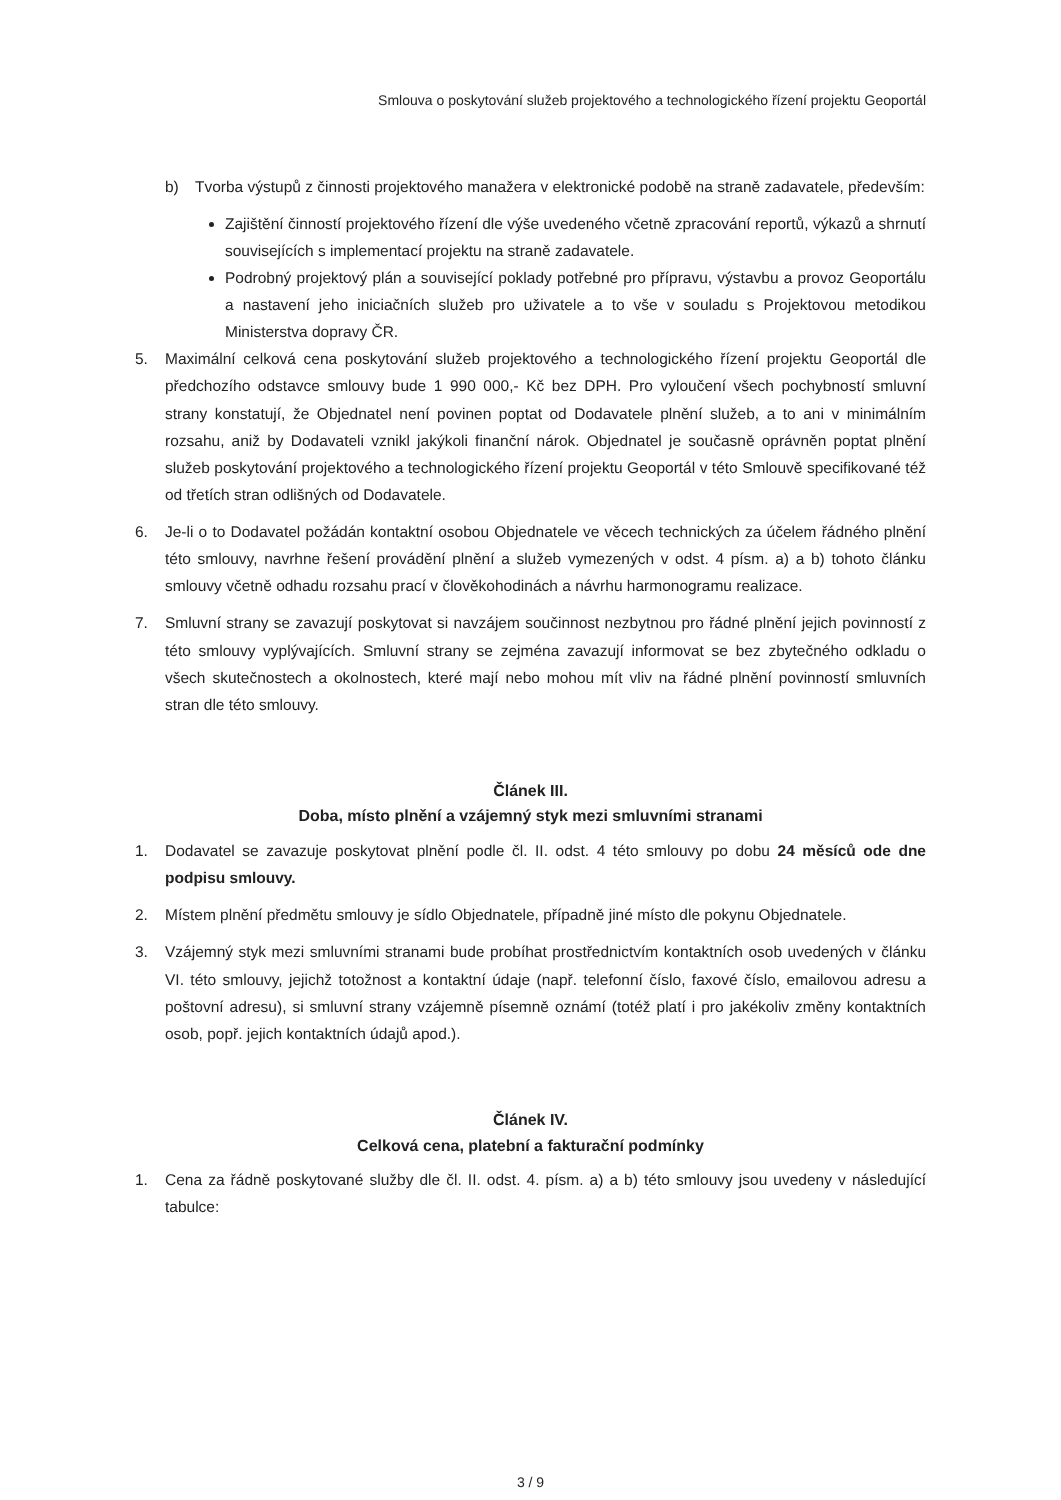Smlouva o poskytování služeb projektového a technologického řízení projektu Geoportál
b) Tvorba výstupů z činnosti projektového manažera v elektronické podobě na straně zadavatele, především:
Zajištění činností projektového řízení dle výše uvedeného včetně zpracování reportů, výkazů a shrnutí souvisejících s implementací projektu na straně zadavatele.
Podrobný projektový plán a související poklady potřebné pro přípravu, výstavbu a provoz Geoportálu a nastavení jeho iniciačních služeb pro uživatele a to vše v souladu s Projektovou metodikou Ministerstva dopravy ČR.
5. Maximální celková cena poskytování služeb projektového a technologického řízení projektu Geoportál dle předchozího odstavce smlouvy bude 1 990 000,- Kč bez DPH. Pro vyloučení všech pochybností smluvní strany konstatují, že Objednatel není povinen poptat od Dodavatele plnění služeb, a to ani v minimálním rozsahu, aniž by Dodavateli vznikl jakýkoli finanční nárok. Objednatel je současně oprávněn poptat plnění služeb poskytování projektového a technologického řízení projektu Geoportál v této Smlouvě specifikované též od třetích stran odlišných od Dodavatele.
6. Je-li o to Dodavatel požádán kontaktní osobou Objednatele ve věcech technických za účelem řádného plnění této smlouvy, navrhne řešení provádění plnění a služeb vymezených v odst. 4 písm. a) a b) tohoto článku smlouvy včetně odhadu rozsahu prací v člověkohodinách a návrhu harmonogramu realizace.
7. Smluvní strany se zavazují poskytovat si navzájem součinnost nezbytnou pro řádné plnění jejich povinností z této smlouvy vyplývajících. Smluvní strany se zejména zavazují informovat se bez zbytečného odkladu o všech skutečnostech a okolnostech, které mají nebo mohou mít vliv na řádné plnění povinností smluvních stran dle této smlouvy.
Článek III.
Doba, místo plnění a vzájemný styk mezi smluvními stranami
1. Dodavatel se zavazuje poskytovat plnění podle čl. II. odst. 4 této smlouvy po dobu 24 měsíců ode dne podpisu smlouvy.
2. Místem plnění předmětu smlouvy je sídlo Objednatele, případně jiné místo dle pokynu Objednatele.
3. Vzájemný styk mezi smluvními stranami bude probíhat prostřednictvím kontaktních osob uvedených v článku VI. této smlouvy, jejichž totožnost a kontaktní údaje (např. telefonní číslo, faxové číslo, emailovou adresu a poštovní adresu), si smluvní strany vzájemně písemně oznámí (totéž platí i pro jakékoliv změny kontaktních osob, popř. jejich kontaktních údajů apod.).
Článek IV.
Celková cena, platební a fakturační podmínky
1. Cena za řádně poskytované služby dle čl. II. odst. 4. písm. a) a b) této smlouvy jsou uvedeny v následující tabulce:
3 / 9